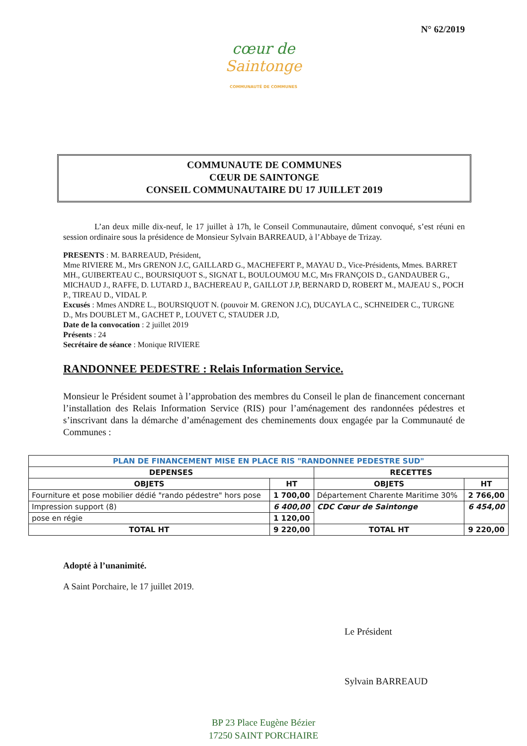N° 62/2019
cœur de Saintonge
COMMUNAUTÉ DE COMMUNES
COMMUNAUTE DE COMMUNES
CŒUR DE SAINTONGE
CONSEIL COMMUNAUTAIRE DU 17 JUILLET 2019
L’an deux mille dix-neuf, le 17 juillet à 17h, le Conseil Communautaire, dûment convoqué, s’est réuni en session ordinaire sous la présidence de Monsieur Sylvain BARREAUD, à l’Abbaye de Trizay.
PRESENTS : M. BARREAUD, Président,
Mme RIVIERE M., Mrs GRENON J.C, GAILLARD G., MACHEFERT P., MAYAU D., Vice-Présidents, Mmes. BARRET MH., GUIBERTEAU C., BOURSIQUOT S., SIGNAT L, BOULOUMOU M.C, Mrs FRANÇOIS D., GANDAUBER G., MICHAUD J., RAFFE, D. LUTARD J., BACHEREAU P., GAILLOT J.P, BERNARD D, ROBERT M., MAJEAU S., POCH P., TIREAU D., VIDAL P.
Excusés : Mmes ANDRE L., BOURSIQUOT N. (pouvoir M. GRENON J.C), DUCAYLA C., SCHNEIDER C., TURGNE D., Mrs DOUBLET M., GACHET P., LOUVET C, STAUDER J.D,
Date de la convocation : 2 juillet 2019
Présents : 24
Secrétaire de séance : Monique RIVIERE
RANDONNEE PEDESTRE : Relais Information Service.
Monsieur le Président soumet à l’approbation des membres du Conseil le plan de financement concernant l’installation des Relais Information Service (RIS) pour l’aménagement des randonnées pédestres et s’inscrivant dans la démarche d’aménagement des cheminements doux engagée par la Communauté de Communes :
| PLAN DE FINANCEMENT MISE EN PLACE RIS "RANDONNEE PEDESTRE SUD" | | | |
| --- | --- | --- | --- |
| DEPENSES | | RECETTES | |
| OBJETS | HT | OBJETS | HT |
| Fourniture et pose mobilier dédié "rando pédestre" hors pose | 1 700,00 | Département Charente Maritime 30% | 2 766,00 |
| Impression support (8) | 6 400,00 | CDC Cœur de Saintonge | 6 454,00 |
| pose en régie | 1 120,00 | | |
| TOTAL HT | 9 220,00 | TOTAL HT | 9 220,00 |
Adopté à l’unanimité.
A Saint Porchaire, le 17 juillet 2019.
Le Président
Sylvain BARREAUD
BP 23 Place Eugène Bézier
17250 SAINT PORCHAIRE